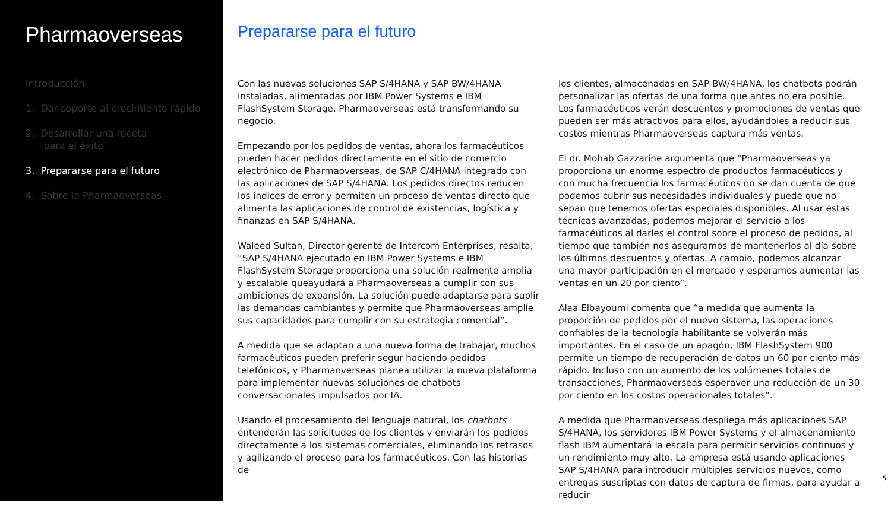Pharmaoverseas
Introducción
1. Dar soporte al crecimiento rápido
2. Desarrollar una receta
para el éxito
3. Prepararse para el futuro
4. Sobre la Pharmaoverseas
Prepararse para el futuro
Con las nuevas soluciones SAP S/4HANA y SAP BW/4HANA instaladas, alimentadas por IBM Power Systems e IBM FlashSystem Storage, Pharmaoverseas está transformando su negocio.
Empezando por los pedidos de ventas, ahora los farmacéuticos pueden hacer pedidos directamente en el sitio de comercio electrónico de Pharmaoverseas, de SAP C/4HANA integrado con las aplicaciones de SAP S/4HANA. Los pedidos directos reducen los índices de error y permiten un proceso de ventas directo que alimenta las aplicaciones de control de existencias, logística y finanzas en SAP S/4HANA.
Waleed Sultan, Director gerente de Intercom Enterprises, resalta, “SAP S/4HANA ejecutado en IBM Power Systems e IBM FlashSystem Storage proporciona una solución realmente amplia y escalable queayudará a Pharmaoverseas a cumplir con sus ambiciones de expansión. La solución puede adaptarse para suplir las demandas cambiantes y permite que Pharmaoverseas amplíe sus capacidades para cumplir con su estrategia comercial”.
A medida que se adaptan a una nueva forma de trabajar, muchos farmacéuticos pueden preferir segur haciendo pedidos telefónicos, y Pharmaoverseas planea utilizar la nueva plataforma para implementar nuevas soluciones de chatbots conversacionales impulsados por IA.
Usando el procesamiento del lenguaje natural, los chatbots entenderán las solicitudes de los clientes y enviarán los pedidos directamente a los sistemas comerciales, eliminando los retrasos y agilizando el proceso para los farmacéuticos. Con las historias de
los clientes, almacenadas en SAP BW/4HANA, los chatbots podrán personalizar las ofertas de una forma que antes no era posible. Los farmacéuticos verán descuentos y promociones de ventas que pueden ser más atractivos para ellos, ayudándoles a reducir sus costos mientras Pharmaoverseas captura más ventas.
El dr. Mohab Gazzarine argumenta que “Pharmaoverseas ya proporciona un enorme espectro de productos farmacéuticos y con mucha frecuencia los farmacéuticos no se dan cuenta de que podemos cubrir sus necesidades individuales y puede que no sepan que tenemos ofertas especiales disponibles. Al usar estas técnicas avanzadas, podemos mejorar el servicio a los farmacéuticos al darles el control sobre el proceso de pedidos, al tiempo que también nos aseguramos de mantenerlos al día sobre los últimos descuentos y ofertas. A cambio, podemos alcanzar una mayor participación en el mercado y esperamos aumentar las ventas en un 20 por ciento”.
Alaa Elbayoumi comenta que “a medida que aumenta la proporción de pedidos por el nuevo sistema, las operaciones confiables de la tecnología habilitante se volverán más importantes. En el caso de un apagón, IBM FlashSystem 900 permite un tiempo de recuperación de datos un 60 por ciento más rápido. Incluso con un aumento de los volúmenes totales de transacciones, Pharmaoverseas esperaver una reducción de un 30 por ciento en los costos operacionales totales”.
A medida que Pharmaoverseas despliega más aplicaciones SAP S/4HANA, los servidores IBM Power Systems y el almacenamiento flash IBM aumentará la escala para permitir servicios continuos y un rendimiento muy alto. La empresa está usando aplicaciones SAP S/4HANA para introducir múltiples servicios nuevos, como entregas suscriptas con datos de captura de firmas, para ayudar a reducir
5